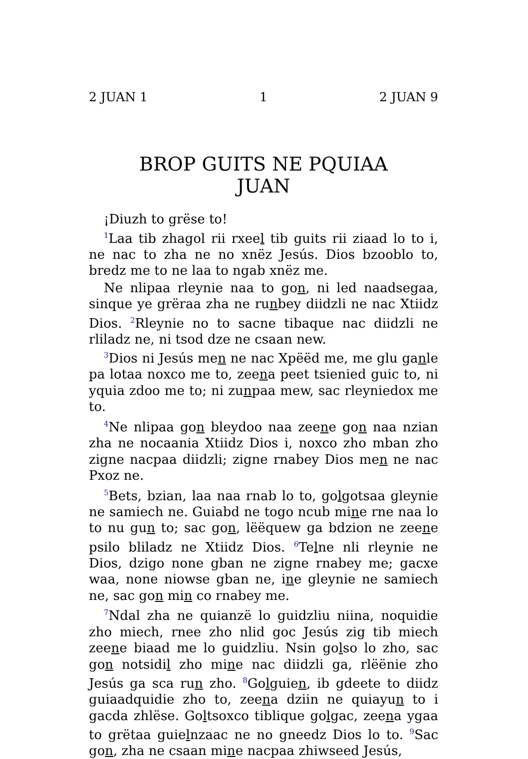2 JUAN 1 1 2 JUAN 9
BROP GUITS NE PQUIAA
JUAN
¡Diuzh to grëse to!
<sup>1</sup> Laa tib zhagol rii rxeel tib guits rii ziaad lo to i, ne nac to zha ne no xnëz Jesús. Dios bzooblo to, bredz me to ne laa to ngab xnëz me.
Ne nlipaa rleynie naa to gon, ni led naadsegaa, sinque ye grëraa zha ne runbey diidzli ne nac Xtiidz Dios. <sup>2</sup>Rleynie no to sacne tibaque nac diidzli ne rliladz ne, ni tsod dze ne csaan new.
<sup>3</sup> Dios ni Jesús men ne nac Xpëëd me, me glu ganle pa lotaa noxco me to, zeena peet tsienied guic to, ni yquia zdoo me to; ni zunpaa mew, sac rleyniedox me to.
<sup>4</sup> Ne nlipaa gon bleydoo naa zeene gon naa nzian zha ne nocaania Xtiidz Dios i, noxco zho mban zho zigne nacpaa diidzli; zigne rnabey Dios men ne nac Pxoz ne.
<sup>5</sup> Bets, bzian, laa naa rnab lo to, golgotsaa gleynie ne samiech ne. Guiabd ne togo ncub mine rne naa lo to nu gun to; sac gon, lëëquew ga bdzion ne zeene psilo bliladz ne Xtiidz Dios. <sup>6</sup>Telne nli rleynie ne Dios, dzigo none gban ne zigne rnabey me; gacxe waa, none niowse gban ne, ine gleynie ne samiech ne, sac gon min co rnabey me.
<sup>7</sup> Ndal zha ne quianzë lo guidzliu niina, noquidie zho miech, rnee zho nlid goc Jesús zig tib miech zeene biaad me lo guidzliu. Nsin golso lo zho, sac gon notsidil zho mine nac diidzli ga, rlëënie zho Jesús ga sca run zho. <sup>8</sup>Golguien, ib gdeete to diidz guiaadquidie zho to, zeena dziin ne quiayun to i gacda zhlëse. Goltsoxco tiblique golgac, zeena ygaa to grëtaa guielnzaac ne no gneedz Dios lo to. <sup>9</sup>Sac gon, zha ne csaan mine nacpaa zhiwseed Jesús,